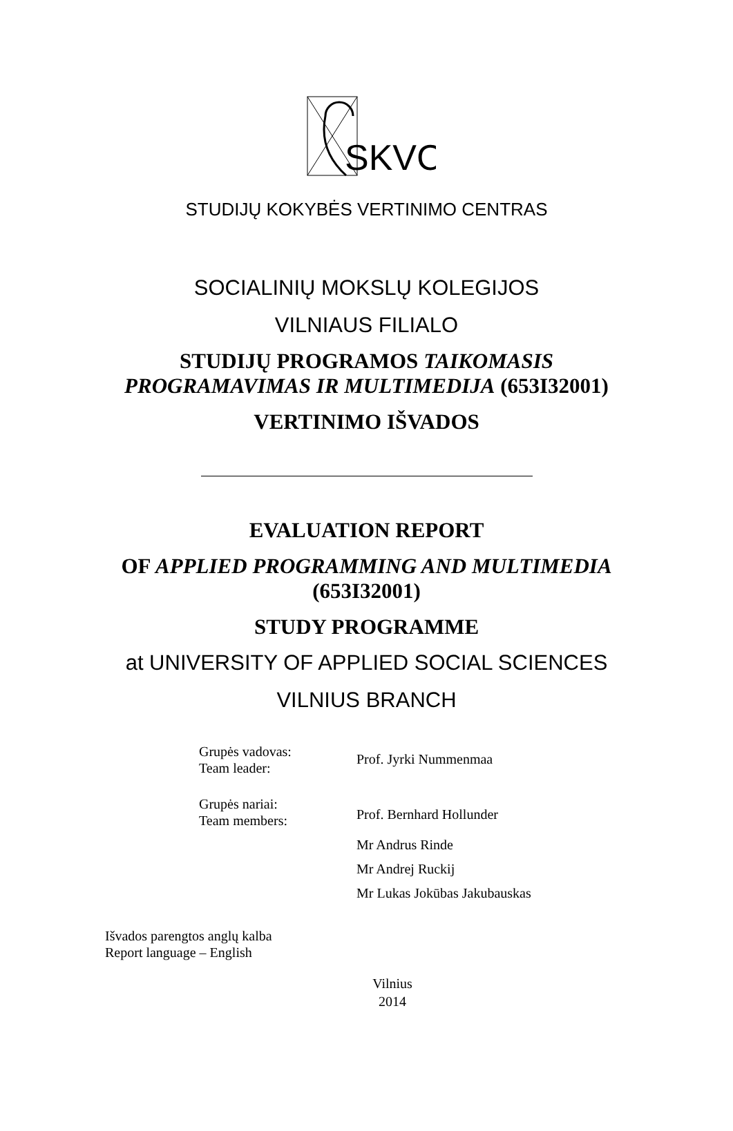SKVC
STUDIJŲ KOKYBĖS VERTINIMO CENTRAS
SOCIALINIŲ MOKSLŲ KOLEGIJOS
VILNIAUS FILIALO
STUDIJŲ PROGRAMOS TAIKOMASIS
PROGRAMAVIMAS IR MULTIMEDIJA (653I32001)
VERTINIMO IŠVADOS
EVALUATION REPORT
OF APPLIED PROGRAMMING AND MULTIMEDIA
(653I32001)
STUDY PROGRAMME
at UNIVERSITY OF APPLIED SOCIAL SCIENCES
VILNIUS BRANCH
| Grupės vadovas: Team leader: | Prof. Jyrki Nummenmaa |
| Grupės nariai: Team members: | Prof. Bernhard Hollunder |
| | Mr Andrus Rinde |
| | Mr Andrej Ruckij |
| | Mr Lukas Jokūbas Jakubauskas |
Išvados parengtos anglų kalba
Report language – English
Vilnius
2014